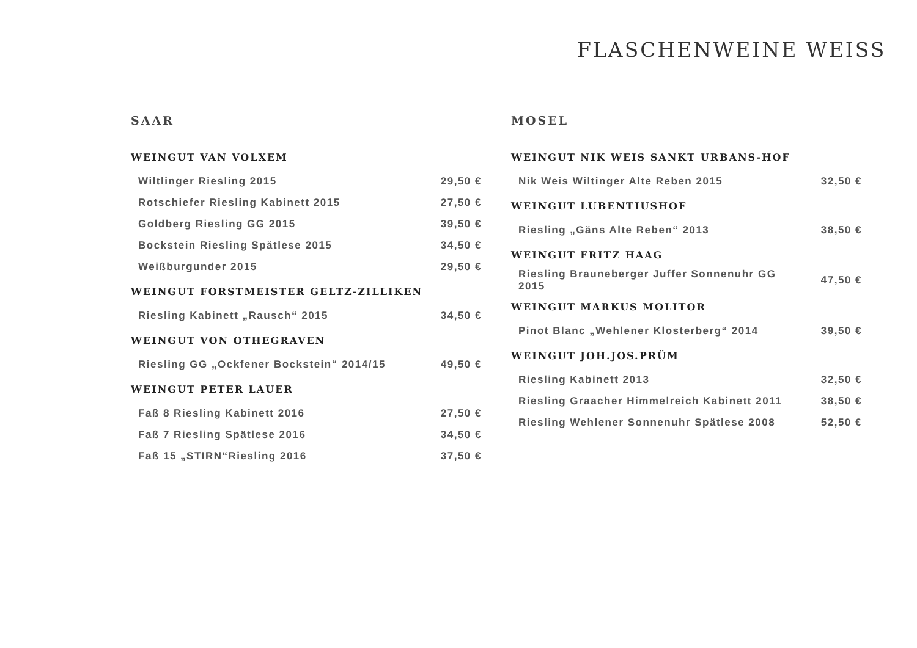FLASCHENWEINE WEISS
SAAR
WEINGUT VAN VOLXEM
| Wiltlinger Riesling 2015 | 29,50 € |
| Rotschiefer Riesling Kabinett 2015 | 27,50 € |
| Goldberg Riesling GG 2015 | 39,50 € |
| Bockstein Riesling Spätlese 2015 | 34,50 € |
| Weißburgunder 2015 | 29,50 € |
WEINGUT FORSTMEISTER GELTZ-ZILLIKEN
| Riesling Kabinett „Rausch“ 2015 | 34,50 € |
WEINGUT VON OTHEGRAVEN
| Riesling GG „Ockfener Bockstein“ 2014/15 | 49,50 € |
WEINGUT PETER LAUER
| Faß 8 Riesling Kabinett 2016 | 27,50 € |
| Faß 7 Riesling Spätlese 2016 | 34,50 € |
| Faß 15 „STIRN“Riesling 2016 | 37,50 € |
MOSEL
WEINGUT NIK WEIS SANKT URBANS-HOF
| Nik Weis Wiltinger Alte Reben 2015 | 32,50 € |
WEINGUT LUBENTIUSHOF
| Riesling „Gäns Alte Reben“ 2013 | 38,50 € |
WEINGUT FRITZ HAAG
| Riesling Brauneberger Juffer Sonnenuhr GG 2015 | 47,50 € |
WEINGUT MARKUS MOLITOR
| Pinot Blanc „Wehlener Klosterberg“ 2014 | 39,50 € |
WEINGUT JOH.JOS.PRÜM
| Riesling Kabinett 2013 | 32,50 € |
| Riesling Graacher Himmelreich Kabinett 2011 | 38,50 € |
| Riesling Wehlener Sonnenuhr Spätlese 2008 | 52,50 € |